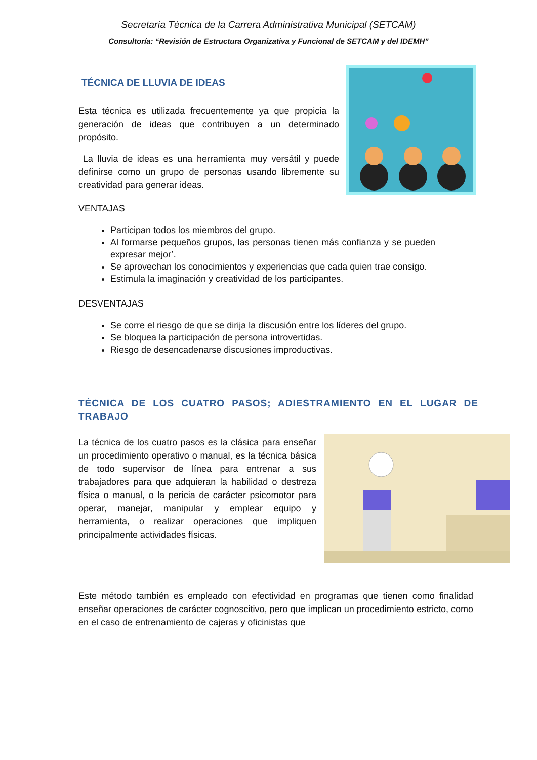Secretaría Técnica de la Carrera Administrativa Municipal (SETCAM)
Consultoría: “Revisión de Estructura Organizativa y Funcional de SETCAM y del IDEMH”
TÉCNICA DE LLUVIA DE IDEAS
Esta técnica es utilizada frecuentemente ya que propicia la generación de ideas que contribuyen a un determinado propósito.
La lluvia de ideas es una herramienta muy versátil y puede definirse como un grupo de personas usando libremente su creatividad para generar ideas.
VENTAJAS
Participan todos los miembros del grupo.
Al formarse pequeños grupos, las personas tienen más confianza y se pueden expresar mejor’.
Se aprovechan los conocimientos y experiencias que cada quien trae consigo.
Estimula la imaginación y creatividad de los participantes.
DESVENTAJAS
Se corre el riesgo de que se dirija la discusión entre los líderes del grupo.
Se bloquea la participación de persona introvertidas.
Riesgo de desencadenarse discusiones improductivas.
TÉCNICA DE LOS CUATRO PASOS; ADIESTRAMIENTO EN EL LUGAR DE TRABAJO
La técnica de los cuatro pasos es la clásica para enseñar un procedimiento operativo o manual, es la técnica básica de todo supervisor de línea para entrenar a sus trabajadores para que adquieran la habilidad o destreza física o manual, o la pericia de carácter psicomotor para operar, manejar, manipular y emplear equipo y herramienta, o realizar operaciones que impliquen principalmente actividades físicas.
Este método también es empleado con efectividad en programas que tienen como finalidad enseñar operaciones de carácter cognoscitivo, pero que implican un procedimiento estricto, como en el caso de entrenamiento de cajeras y oficinistas que